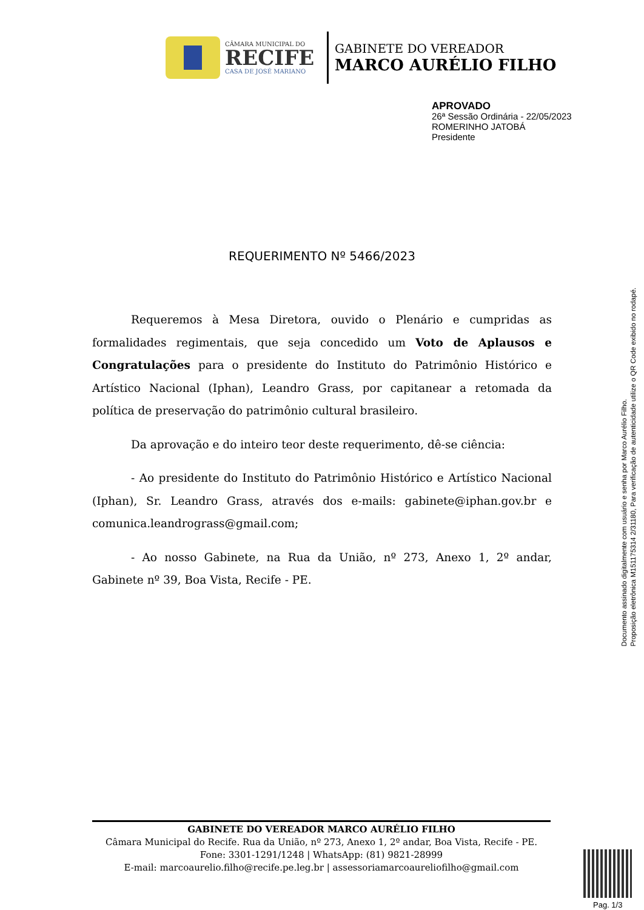CÂMARA MUNICIPAL DO
RECIFE
CASA DE JOSÉ MARIANO
GABINETE DO VEREADOR
MARCO AURÉLIO FILHO
APROVADO
26ª Sessão Ordinária - 22/05/2023
ROMERINHO JATOBÁ
Presidente
REQUERIMENTO Nº 5466/2023
Requeremos à Mesa Diretora, ouvido o Plenário e cumpridas as formalidades regimentais, que seja concedido um Voto de Aplausos e Congratulações para o presidente do Instituto do Patrimônio Histórico e Artístico Nacional (Iphan), Leandro Grass, por capitanear a retomada da política de preservação do patrimônio cultural brasileiro.
Da aprovação e do inteiro teor deste requerimento, dê-se ciência:
- Ao presidente do Instituto do Patrimônio Histórico e Artístico Nacional (Iphan), Sr. Leandro Grass, através dos e-mails: gabinete@iphan.gov.br e comunica.leandrograss@gmail.com;
- Ao nosso Gabinete, na Rua da União, nº 273, Anexo 1, 2º andar, Gabinete nº 39, Boa Vista, Recife - PE.
Documento assinado digitalmente com usuário e senha por Marco Aurélio Filho.
Proposição eletrônica M151175314 2/31180, Para verificação de autenticidade utilize o QR Code exibido no rodapé.
GABINETE DO VEREADOR MARCO AURÉLIO FILHO
Câmara Municipal do Recife. Rua da União, nº 273, Anexo 1, 2º andar, Boa Vista, Recife - PE.
Fone: 3301-1291/1248 | WhatsApp: (81) 9821-28999
E-mail: marcoaurelio.filho@recife.pe.leg.br | assessoriamarcoaureliofilho@gmail.com
Pag. 1/3